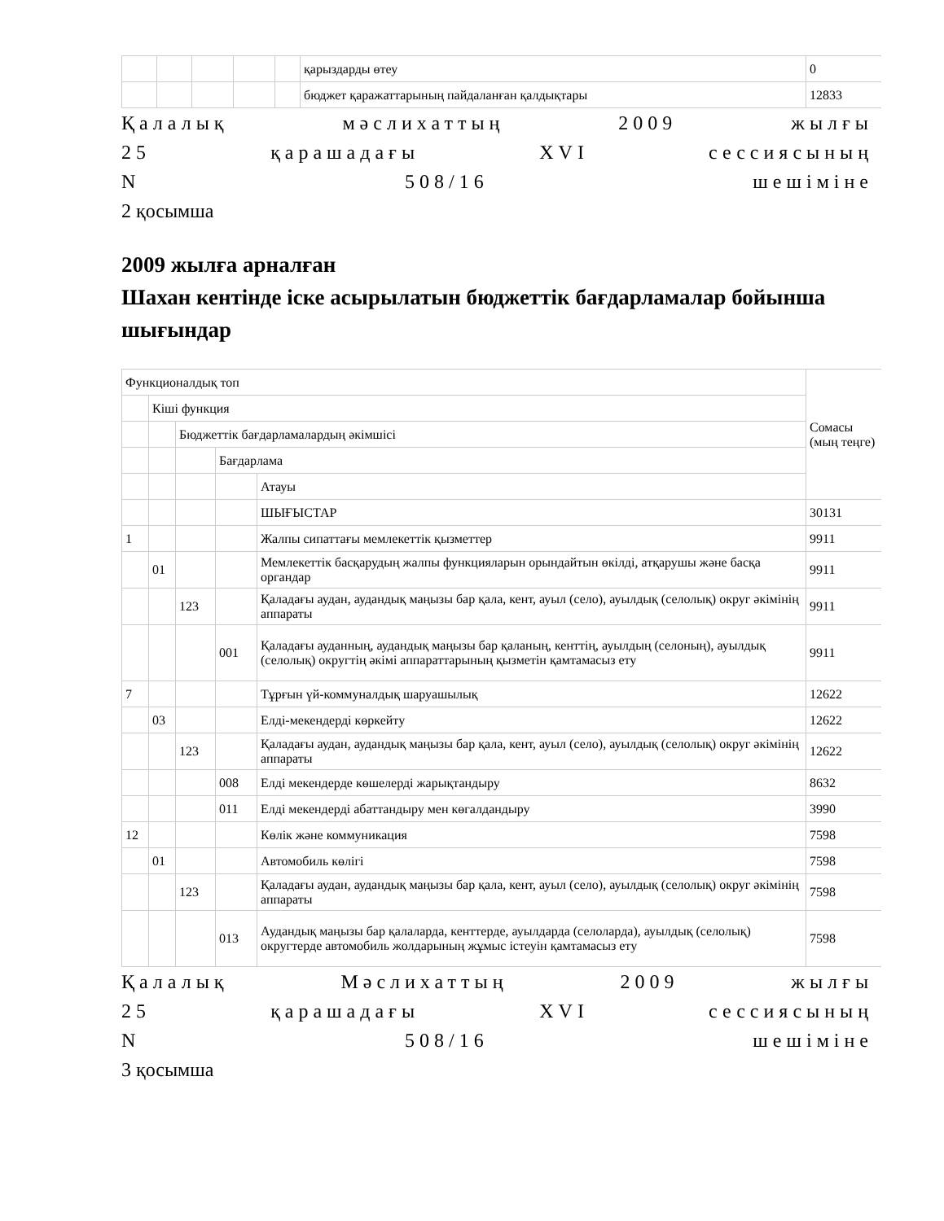| | | | | | қарыздарды өтеу | 0 |
| | | | | | бюджет қаражаттарының пайдаланған қалдықтары | 12833 |
Қалалық мәслихаттың 2009 жылғы
25 қарашадағы XVI сессиясының
N 508/16 шешіміне
2 қосымша
2009 жылға арналған
Шахан кентінде іске асырылатын бюджеттік бағдарламалар бойынша шығындар
| Функционалдық топ | | | | | Сомасы (мың теңге) |
| | Кіші функция | | | | |
| | | Бюджеттік бағдарламалардың әкімшісі | | | |
| | | | Бағдарлама | | |
| | | | | Атауы | |
| | | | | ШЫҒЫСТАР | 30131 |
| 1 | | | | Жалпы сипаттағы мемлекеттік қызметтер | 9911 |
| | 01 | | | Мемлекеттік басқарудың жалпы функцияларын орындайтын өкілді, атқарушы және басқа органдар | 9911 |
| | | 123 | | Қаладағы аудан, аудандық маңызы бар қала, кент, ауыл (село), ауылдық (селолық) округ әкімінің аппараты | 9911 |
| | | | 001 | Қаладағы ауданның, аудандық маңызы бар қаланың, кенттің, ауылдың (селоның), ауылдық (селолық) округтің әкімі аппараттарының қызметін қамтамасыз ету | 9911 |
| 7 | | | | Тұрғын үй-коммуналдық шаруашылық | 12622 |
| | 03 | | | Елді-мекендерді көркейту | 12622 |
| | | 123 | | Қаладағы аудан, аудандық маңызы бар қала, кент, ауыл (село), ауылдық (селолық) округ әкімінің аппараты | 12622 |
| | | | 008 | Елді мекендерде көшелерді жарықтандыру | 8632 |
| | | | 011 | Елді мекендерді абаттандыру мен көгалдандыру | 3990 |
| 12 | | | | Көлік және коммуникация | 7598 |
| | 01 | | | Автомобиль көлігі | 7598 |
| | | 123 | | Қаладағы аудан, аудандық маңызы бар қала, кент, ауыл (село), ауылдық (селолық) округ әкімінің аппараты | 7598 |
| | | | 013 | Аудандық маңызы бар қалаларда, кенттерде, ауылдарда (селоларда), ауылдық (селолық) округтерде автомобиль жолдарының жұмыс істеуін қамтамасыз ету | 7598 |
Қалалық Мәслихаттың 2009 жылғы
25 қарашадағы XVI сессиясының
N 508/16 шешіміне
3 қосымша